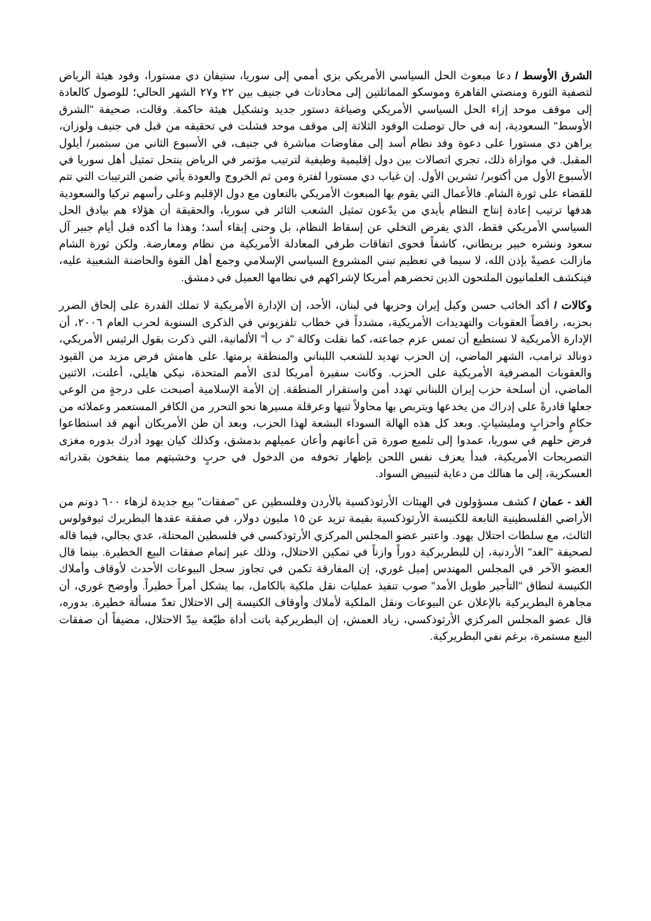الشرق الأوسط / دعا مبعوث الحل السياسي الأمريكي بزي أممي إلى سوريا، ستيفان دي مستورا، وفود هيئة الرياض لتصفية الثورة ومنصتي القاهرة وموسكو المماثلتين إلى محادثات في جنيف بين ٢٢ و٢٧ الشهر الحالي؛ للوصول كالعادة إلى موقف موحد إزاء الحل السياسي الأمريكي وصياغة دستور جديد وتشكيل هيئة حاكمة. وقالت، صحيفة "الشرق الأوسط" السعودية، إنه في حال توصلت الوفود الثلاثة إلى موقف موحد فشلت في تحقيقه من قبل في جنيف ولوزان، يراهن دي مستورا على دعوة وفد نظام أسد إلى مفاوضات مباشرة في جنيف، في الأسبوع الثاني من سبتمبر/ أيلول المقبل. في موازاة ذلك، تجري اتصالات بين دول إقليمية وظيفية لترتيب مؤتمر في الرياض ينتحل تمثيل أهل سوريا في الأسبوع الأول من أكتوبر/ تشرين الأول. إن غياب دي مستورا لفترة ومن ثم الخروج والعودة يأتي ضمن الترتيبات التي تتم للقضاء على ثورة الشام. فالأعمال التي يقوم بها المبعوث الأمريكي بالتعاون مع دول الإقليم وعلى رأسهم تركيا والسعودية هدفها ترتيب إعادة إنتاج النظام بأيدي من يدّعون تمثيل الشعب الثائر في سوريا، والحقيقة أن هؤلاء هم بيادق الحل السياسي الأمريكي فقط، الذي يفرض التخلي عن إسقاط النظام، بل وحتى إبقاء أسد؛ وهذا ما أكده قبل أيام جبير آل سعود ونشره خبير بريطاني، كاشفاً فحوى اتفاقات طرفي المعادلة الأمريكية من نظام ومعارضة. ولكن ثورة الشام مازالت عصيةً بإذن الله، لا سيما في تعظيم تبني المشروع السياسي الإسلامي وجمع أهل القوة والحاضنة الشعبية عليه، فينكشف العلمانيون الملتحون الذين تحضرهم أمريكا لإشراكهم في نظامها العميل في دمشق.
وكالات / أكد الخائب حسن وكيل إيران وحزبها في لبنان، الأحد، إن الإدارة الأمريكية لا تملك القدرة على إلحاق الضرر بحزبه، رافضاً العقوبات والتهديدات الأمريكية، مشدداً في خطاب تلفزيوني في الذكرى السنوية لحرب العام ٢٠٠٦، أن الإدارة الأمريكية لا تستطيع أن تمس عزم جماعته، كما نقلت وكالة "د ب أ" الألمانية، التي ذكرت بقول الرئيس الأمريكي، دونالد ترامب، الشهر الماضي، إن الحزب تهديد للشعب اللبناني والمنطقة برمتها. على هامش فرض مزيد من القيود والعقوبات المصرفية الأمريكية على الحزب. وكانت سفيرة أمريكا لدى الأمم المتحدة، نيكي هايلي، أعلنت، الاثنين الماضي، أن أسلحة حزب إيران اللبناني تهدد أمن واستقرار المنطقة. إن الأمة الإسلامية أصبحت على درجةٍ من الوعي جعلها قادرةً على إدراك من يخدعها ويتربص بها محاولاً ثنيها وعرقلة مسيرها نحو التحرر من الكافر المستعمر وعملائه من حكامٍ وأحزابٍ ومليشياتٍ. وبعد كل هذه الهالة السوداء البشعة لهذا الحزب، وبعد أن ظن الأمريكان أنهم قد استطاعوا فرض حلهم في سوريا، عمدوا إلى تلميع صورة مَن أعانهم وأعان عميلهم بدمشق، وكذلك كيان يهود أدرك بدوره مغزى التصريحات الأمريكية، فبدأ يعزف نفس اللحن بإظهار تخوفه من الدخول في حربٍ وخشيتهم مما ينفخون بقدراته العسكرية، إلى ما هنالك من دعاية لتبييض السواد.
الغد - عمان / كشف مسؤولون في الهيئات الأرثوذكسية بالأردن وفلسطين عن "صفقات" بيع جديدة لزهاء ٦٠٠ دونم من الأراضي الفلسطينية التابعة للكنيسة الأرثوذكسية بقيمة تزيد عن ١٥ مليون دولار، في صفقة عقدها البطريرك ثيوفولوس الثالث، مع سلطات احتلال يهود. واعتبر عضو المجلس المركزي الأرثوذكسي في فلسطين المحتلة، عدي بجالي، فيما قاله لصحيفة "الغد" الأردنية، إن للبطريركية دوراً وازناً في تمكين الاحتلال، وذلك عبر إتمام صفقات البيع الخطيرة. بينما قال العضو الآخر في المجلس المهندس إميل غوري، إن المفارقة تكمن في تجاوز سجل البيوعات الأحدث لأوقاف وأملاك الكنيسة لنطاق "التأجير طويل الأمد" صوب تنفيذ عمليات نقل ملكية بالكامل، بما يشكل أمراً خطيراً. وأوضح غوري، أن مجاهرة البطريركية بالإعلان عن البيوعات ونقل الملكية لأملاك وأوقاف الكنيسة إلى الاحتلال تعدّ مسألة خطيرة. بدوره، قال عضو المجلس المركزي الأرثوذكسي، زياد العمش، إن البطريركية باتت أداة طيّعة بيدّ الاحتلال، مضيفاً أن صفقات البيع مستمرة، برغم نفي البطريركية.